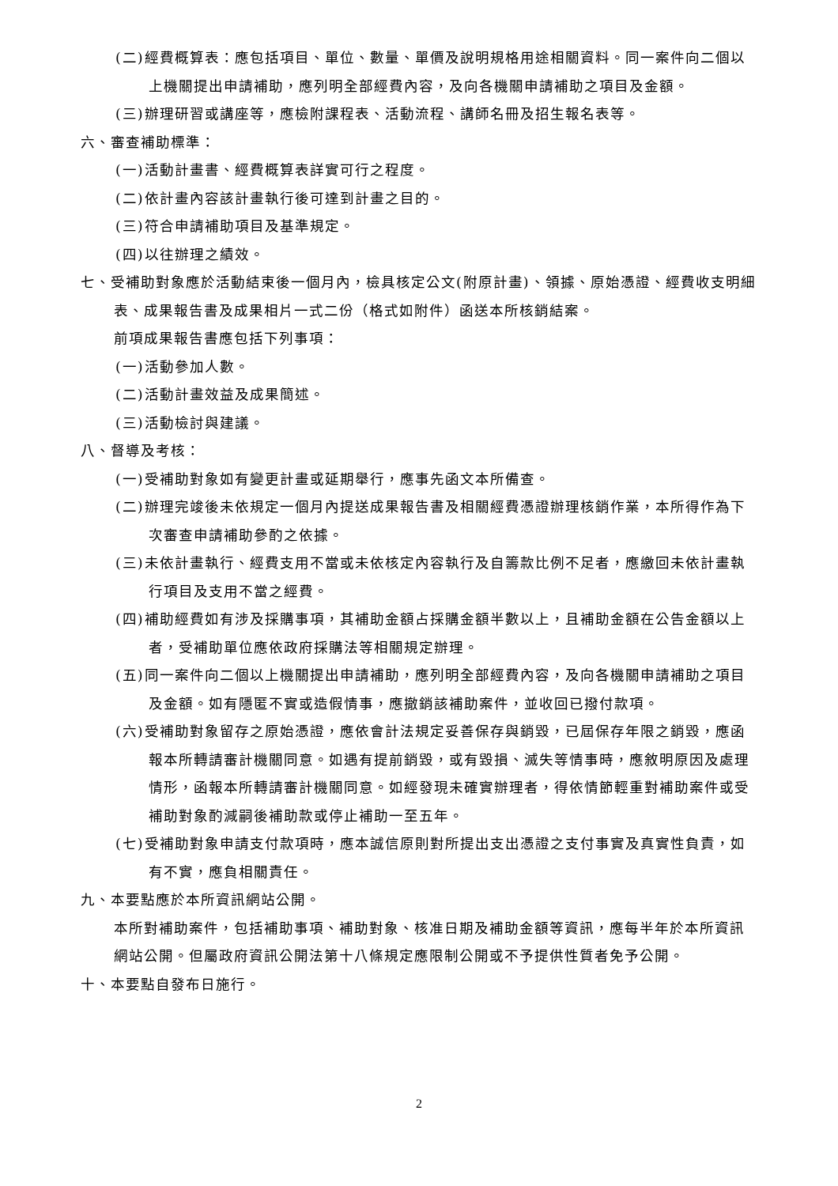(二)經費概算表：應包括項目、單位、數量、單價及說明規格用途相關資料。同一案件向二個以上機關提出申請補助，應列明全部經費內容，及向各機關申請補助之項目及金額。
(三)辦理研習或講座等，應檢附課程表、活動流程、講師名冊及招生報名表等。
六、審查補助標準：
(一)活動計畫書、經費概算表詳實可行之程度。
(二)依計畫內容該計畫執行後可達到計畫之目的。
(三)符合申請補助項目及基準規定。
(四)以往辦理之績效。
七、受補助對象應於活動結束後一個月內，檢具核定公文(附原計畫)、領據、原始憑證、經費收支明細表、成果報告書及成果相片一式二份（格式如附件）函送本所核銷結案。
前項成果報告書應包括下列事項：
(一)活動參加人數。
(二)活動計畫效益及成果簡述。
(三)活動檢討與建議。
八、督導及考核：
(一)受補助對象如有變更計畫或延期舉行，應事先函文本所備查。
(二)辦理完竣後未依規定一個月內提送成果報告書及相關經費憑證辦理核銷作業，本所得作為下次審查申請補助參酌之依據。
(三)未依計畫執行、經費支用不當或未依核定內容執行及自籌款比例不足者，應繳回未依計畫執行項目及支用不當之經費。
(四)補助經費如有涉及採購事項，其補助金額占採購金額半數以上，且補助金額在公告金額以上者，受補助單位應依政府採購法等相關規定辦理。
(五)同一案件向二個以上機關提出申請補助，應列明全部經費內容，及向各機關申請補助之項目及金額。如有隱匿不實或造假情事，應撤銷該補助案件，並收回已撥付款項。
(六)受補助對象留存之原始憑證，應依會計法規定妥善保存與銷毀，已屆保存年限之銷毀，應函報本所轉請審計機關同意。如遇有提前銷毀，或有毀損、滅失等情事時，應敘明原因及處理情形，函報本所轉請審計機關同意。如經發現未確實辦理者，得依情節輕重對補助案件或受補助對象酌減嗣後補助款或停止補助一至五年。
(七)受補助對象申請支付款項時，應本誠信原則對所提出支出憑證之支付事實及真實性負責，如有不實，應負相關責任。
九、本要點應於本所資訊網站公開。
本所對補助案件，包括補助事項、補助對象、核准日期及補助金額等資訊，應每半年於本所資訊網站公開。但屬政府資訊公開法第十八條規定應限制公開或不予提供性質者免予公開。
十、本要點自發布日施行。
2